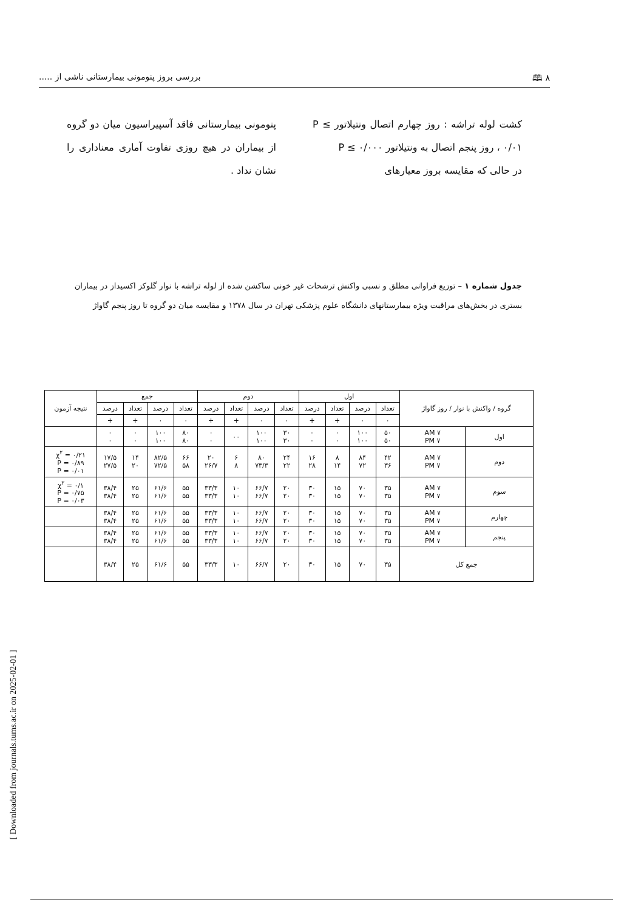٨ 🕮 بررسی بروز پنومونی بیمارستانی ناشی از .....
کشت لوله تراشه : روز چهارم اتصال ونتیلاتور P ≤ ۰/۰۱ ، روز پنجم اتصال به ونتیلاتور P ≤ ۰/۰۰۰
در حالی که مقایسه بروز معیارهای
پنومونی بیمارستانی فاقد آسپیراسیون میان دو گروه از بیماران در هیچ روزی تفاوت آماری معناداری را نشان نداد .
جدول شماره ۱ – توزیع فراوانی مطلق و نسبی واکنش ترشحات غیر خونی ساکشن شده از لوله تراشه با نوار گلوکز اکسیداز در بیماران بستری در بخش‌های مراقبت ویژه بیمارستانهای دانشگاه علوم پزشکی تهران در سال ۱۳۷۸ و مقایسه میان دو گروه تا روز پنجم گاواژ
| گروه / واکنش با نوار / روز گاواژ | | اول | | | | دوم | | | | جمع | | | | نتیجه آزمون |
| --- | --- | --- | --- | --- | --- | --- | --- | --- | --- | --- | --- | --- | --- | --- |
| | | تعداد | درصد | تعداد | درصد | تعداد | درصد | تعداد | درصد | تعداد | درصد | تعداد | درصد | |
| | | ۰ | ۰ | + | + | ۰ | ۰ | + | + | ۰ | ۰ | + | + | |
| اول | ۷ AM ۷ PM | ۵۰ ۵۰ | ۱۰۰ ۱۰۰ | ۰ ۰ | ۰ ۰ | ۳۰ ۳۰ | ۱۰۰ ۱۰۰ | ۰۰ | ۰ ۰ | ۸۰ ۸۰ | ۱۰۰ ۱۰۰ | ۰ ۰ | ۰ ۰ | |
| دوم | ۷ AM ۷ PM | ۴۲ ۳۶ | ۸۴ ۷۲ | ۸ ۱۴ | ۱۶ ۲۸ | ۲۴ ۲۲ | ۸۰ ۷۳/۳ | ۶ ۸ | ۲۰ ۲۶/۷ | ۶۶ ۵۸ | ۸۲/۵ ۷۲/۵ | ۱۴ ۲۰ | ۱۷/۵ ۲۷/۵ | χ<sup>۲</sup> = ۰/۲۱ P = ۰/۸۹ P = ۰/۰۱ |
| سوم | ۷ AM ۷ PM | ۳۵ ۳۵ | ۷۰ ۷۰ | ۱۵ ۱۵ | ۳۰ ۳۰ | ۲۰ ۲۰ | ۶۶/۷ ۶۶/۷ | ۱۰ ۱۰ | ۳۳/۳ ۳۳/۳ | ۵۵ ۵۵ | ۶۱/۶ ۶۱/۶ | ۲۵ ۲۵ | ۳۸/۴ ۳۸/۴ | χ<sup>۲</sup> = ۰/۱ P = ۰/۷۵ P = ۰/۰۳ |
| چهارم | ۷ AM ۷ PM | ۳۵ ۳۵ | ۷۰ ۷۰ | ۱۵ ۱۵ | ۳۰ ۳۰ | ۲۰ ۲۰ | ۶۶/۷ ۶۶/۷ | ۱۰ ۱۰ | ۳۳/۳ ۳۳/۳ | ۵۵ ۵۵ | ۶۱/۶ ۶۱/۶ | ۲۵ ۲۵ | ۳۸/۴ ۳۸/۴ | |
| پنجم | ۷ AM ۷ PM | ۳۵ ۳۵ | ۷۰ ۷۰ | ۱۵ ۱۵ | ۳۰ ۳۰ | ۲۰ ۲۰ | ۶۶/۷ ۶۶/۷ | ۱۰ ۱۰ | ۳۳/۳ ۳۳/۳ | ۵۵ ۵۵ | ۶۱/۶ ۶۱/۶ | ۲۵ ۲۵ | ۳۸/۴ ۳۸/۴ | |
| جمع کل | | ۳۵ | ۷۰ | ۱۵ | ۳۰ | ۲۰ | ۶۶/۷ | ۱۰ | ۳۳/۳ | ۵۵ | ۶۱/۶ | ۲۵ | ۳۸/۴ | |
[ Downloaded from journals.tums.ac.ir on 2025-02-01 ]